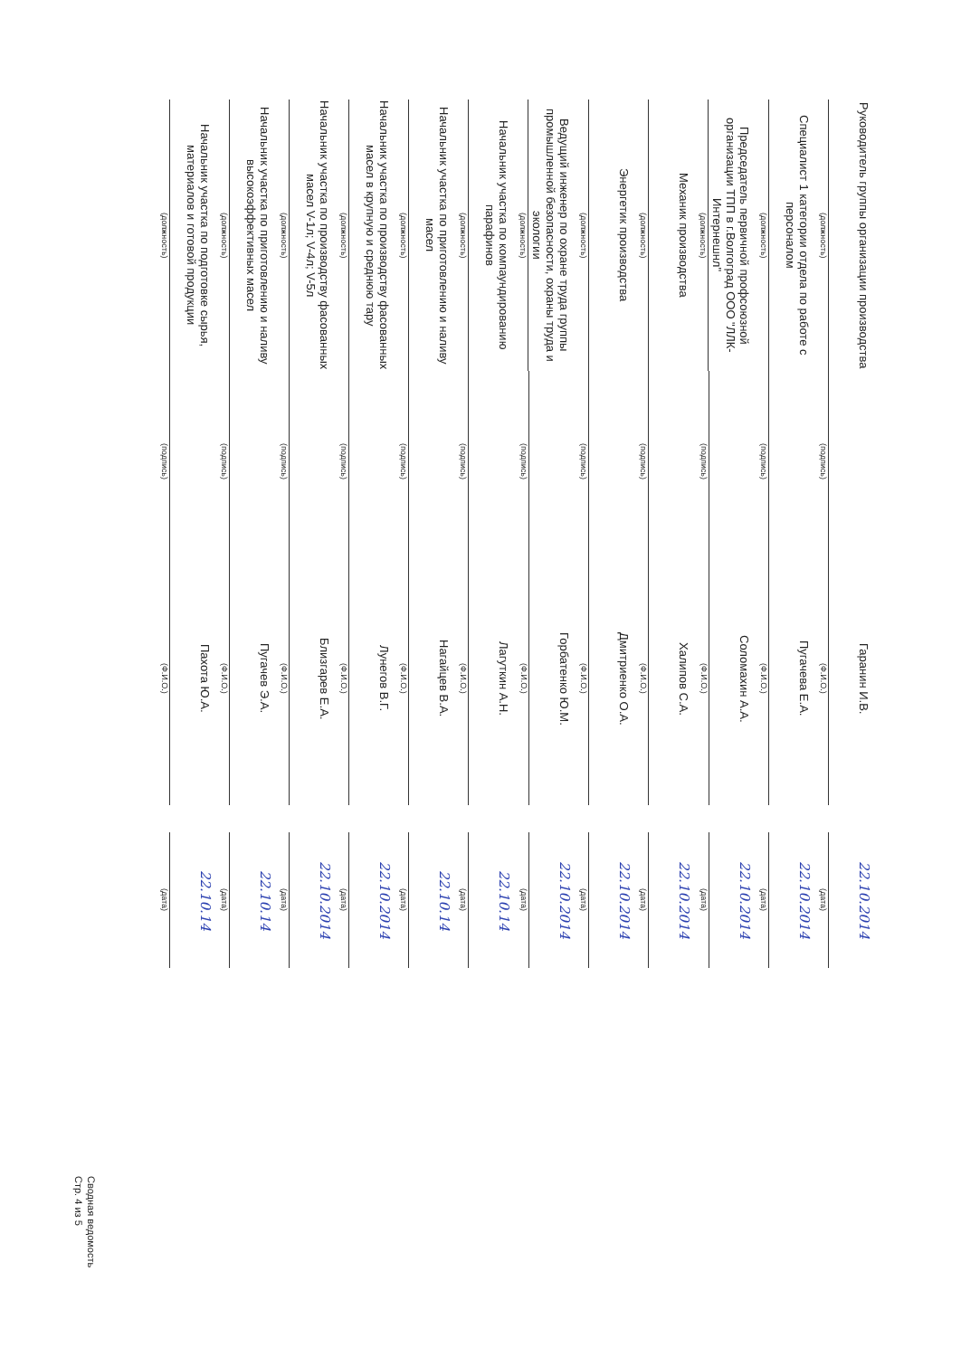| Руководитель группы организации производства (должность) | (подпись) | Гаранин И.В. (Ф.И.О.) | | 22.10.2014 (дата) |
| Специалист 1 категории отдела по работе с персоналом (должность) | (подпись) | Пугачева Е.А. (Ф.И.О.) | | 22.10.2014 (дата) |
| Председатель первичной профсоюзной организации ТПП в г.Волгоград ООО "ЛЛК-Интернешнл" (должность) | (подпись) | Соломахин А.А. (Ф.И.О.) | | 22.10.2014 (дата) |
| Механик производства (должность) | (подпись) | Халипов С.А. (Ф.И.О.) | | 22.10.2014 (дата) |
| Энергетик производства (должность) | (подпись) | Дмитриенко О.А. (Ф.И.О.) | | 22.10.2014 (дата) |
| Ведущий инженер по охране труда группы промышленной безопасности, охраны труда и экологии (должность) | (подпись) | Горбатенко Ю.М. (Ф.И.О.) | | 22.10.2014 (дата) |
| Начальник участка по компаундированию парафинов (должность) | (подпись) | Лагуткин А.Н. (Ф.И.О.) | | 22.10.14 (дата) |
| Начальник участка по приготовлению и наливу масел (должность) | (подпись) | Нагайцев В.А. (Ф.И.О.) | | 22.10.14 (дата) |
| Начальник участка по производству фасованных масел в крупную и среднюю тару (должность) | (подпись) | Лунегов В.Г. (Ф.И.О.) | | 22.10.2014 (дата) |
| Начальник участка по производству фасованных масел V-1л; V-4л; V-5л (должность) | (подпись) | Близгарев Е.А. (Ф.И.О.) | | 22.10.2014 (дата) |
| Начальник участка по приготовлению и наливу высокоэффективных масел (должность) | (подпись) | Пугачев Э.А. (Ф.И.О.) | | 22.10.14 (дата) |
| Начальник участка по подготовке сырья, материалов и готовой продукции (должность) | (подпись) | Пахота Ю.А. (Ф.И.О.) | | 22.10.14 (дата) |
Сводная ведомость
Стр. 4 из 5